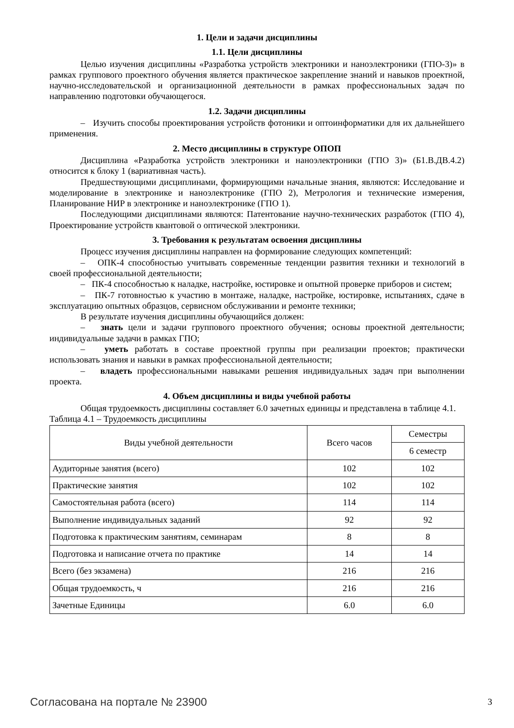1. Цели и задачи дисциплины
1.1. Цели дисциплины
Целью изучения дисциплины «Разработка устройств электроники и наноэлектроники (ГПО-3)» в рамках группового проектного обучения является практическое закрепление знаний и навыков проектной, научно-исследовательской и организационной деятельности в рамках профессиональных задач по направлению подготовки обучающегося.
1.2. Задачи дисциплины
– Изучить способы проектирования устройств фотоники и оптоинформатики для их дальнейшего применения.
2. Место дисциплины в структуре ОПОП
Дисциплина «Разработка устройств электроники и наноэлектроники (ГПО 3)» (Б1.В.ДВ.4.2) относится к блоку 1 (вариативная часть).
Предшествующими дисциплинами, формирующими начальные знания, являются: Исследование и моделирование в электронике и наноэлектронике (ГПО 2), Метрология и технические измерения, Планирование НИР в электронике и наноэлектронике (ГПО 1).
Последующими дисциплинами являются: Патентование научно-технических разработок (ГПО 4), Проектирование устройств квантовой о оптической электроники.
3. Требования к результатам освоения дисциплины
Процесс изучения дисциплины направлен на формирование следующих компетенций:
– ОПК-4 способностью учитывать современные тенденции развития техники и технологий в своей профессиональной деятельности;
– ПК-4 способностью к наладке, настройке, юстировке и опытной проверке приборов и систем;
– ПК-7 готовностью к участию в монтаже, наладке, настройке, юстировке, испытаниях, сдаче в эксплуатацию опытных образцов, сервисном обслуживании и ремонте техники;
В результате изучения дисциплины обучающийся должен:
– знать цели и задачи группового проектного обучения; основы проектной деятельности; индивидуальные задачи в рамках ГПО;
– уметь работать в составе проектной группы при реализации проектов; практически использовать знания и навыки в рамках профессиональной деятельности;
– владеть профессиональными навыками решения индивидуальных задач при выполнении проекта.
4. Объем дисциплины и виды учебной работы
Общая трудоемкость дисциплины составляет 6.0 зачетных единицы и представлена в таблице 4.1.
Таблица 4.1 – Трудоемкость дисциплины
| Виды учебной деятельности | Всего часов | Семестры |
| --- | --- | --- |
| | | 6 семестр |
| Аудиторные занятия (всего) | 102 | 102 |
| Практические занятия | 102 | 102 |
| Самостоятельная работа (всего) | 114 | 114 |
| Выполнение индивидуальных заданий | 92 | 92 |
| Подготовка к практическим занятиям, семинарам | 8 | 8 |
| Подготовка и написание отчета по практике | 14 | 14 |
| Всего (без экзамена) | 216 | 216 |
| Общая трудоемкость, ч | 216 | 216 |
| Зачетные Единицы | 6.0 | 6.0 |
Согласована на портале № 23900 3